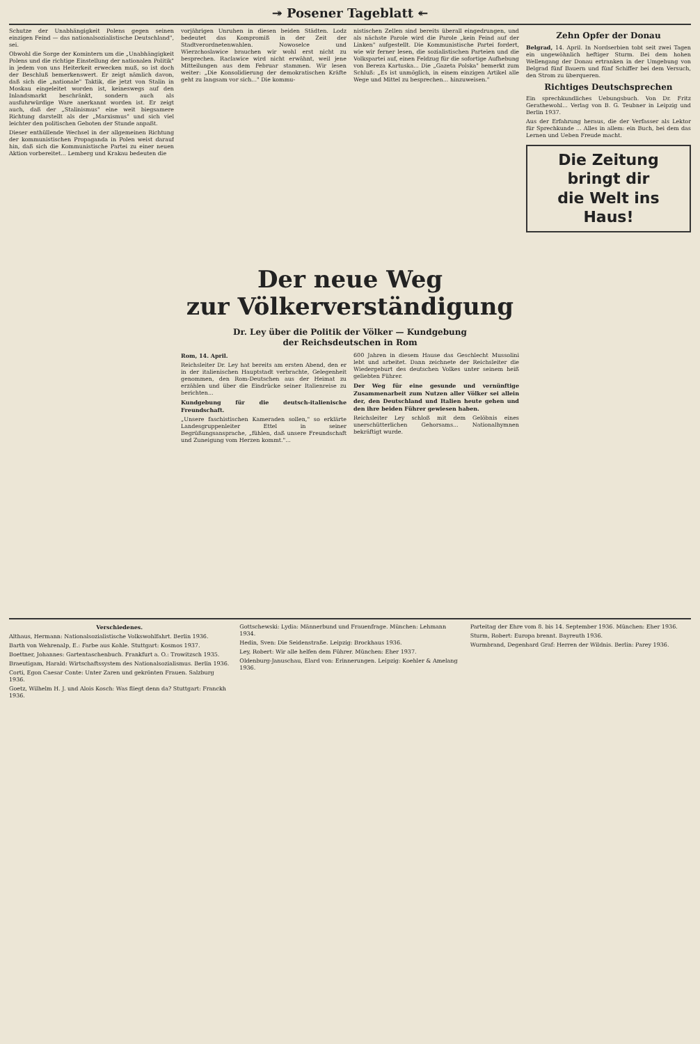↠ Posener Tageblatt ↞
Schutze der Unabhängigkeit Polens gegen seinen einzigen Feind — das nationalsozialistische Deutschland", sei.
Obwohl die Sorge der Komintern um die „Unabhängigkeit Polens und die richtige Einstellung der nationalen Politik" in jedem von uns Heiterkeit erwecken muß, so ist doch der Beschluß bemerkenswert. Er zeigt nämlich davon, daß sich die „nationale" Taktik, die jetzt von Stalin in Moskau eingeleitet worden ist, keineswegs auf den Inlandsmarkt beschränkt, sondern auch als ausfuhrwürdige Ware anerkannt worden ist. Er zeigt auch, daß der „Stalinismus" eine weit biegsamere Richtung darstellt als der „Marxismus" und sich viel leichter den politischen Geboten der Stunde anpaßt.
Dieser enthüllende Wechsel in der allgemeinen Richtung der kommunistischen Propaganda in Polen weist darauf hin, daß sich die Kommunistische Partei zu einer neuen Aktion vorbereitet... Lemberg und Krakau bedeuten die
vorjährigen Unruhen in diesen beiden Städten. Lodz bedeutet das Kompromiß in der Zeit der Stadtverordnetenwahlen. Nowoselce und Wierzchoslawice brauchen wir wohl erst nicht zu besprechen. Raclawice wird nicht erwähnt, weil jene Mitteilungen aus dem Februar stammen. Wir lesen weiter: „Die Konsolidierung der demokratischen Kräfte geht zu langsam vor sich..." Die kommu-
nistischen Zellen sind bereits überall eingedrungen, und als nächste Parole wird die Parole „kein Feind auf der Linken" aufgestellt. Die Kommunistische Partei fordert, wie wir ferner lesen, die sozialistischen Parteien und die Volkspartei auf, einen Feldzug für die sofortige Aufhebung von Bereza Kartuska... Die „Gazeta Polska" bemerkt zum Schluß: „Es ist unmöglich, in einem einzigen Artikel alle Wege und Mittel zu besprechen... hinzuweisen."
Der neue Weg
zur Völkerverständigung
Dr. Ley über die Politik der Völker — Kundgebung
der Reichsdeutschen in Rom
Rom, 14. April.
Reichsleiter Dr. Ley hat bereits am ersten Abend, den er in der italienischen Hauptstadt verbrachte, Gelegenheit genommen, den Rom-Deutschen aus der Heimat zu erzählen und über die Eindrücke seiner Italienreise zu berichten...
Kundgebung für die deutsch-italienische Freundschaft.
„Unsere faschistischen Kameraden sollen," so erklärte Landesgruppenleiter Ettel in seiner Begrüßungsansprache, „fühlen, daß unsere Freundschaft und Zuneigung vom Herzen kommt."...
600 Jahren in diesem Hause das Geschlecht Mussolini lebt und arbeitet. Dann zeichnete der Reichsleiter die Wiedergeburt des deutschen Volkes unter seinem heiß geliebten Führer.
Der Weg für eine gesunde und vernünftige Zusammenarbeit zum Nutzen aller Völker sei allein der, den Deutschland und Italien heute gehen und den ihre beiden Führer gewiesen haben.
Reichsleiter Ley schloß mit dem Gelöbnis eines unerschütterlichen Gehorsams... Nationalhymnen bekräftigt wurde.
Zehn Opfer der Donau
Belgrad, 14. April. In Nordserbien tobt seit zwei Tagen ein ungewöhnlich heftiger Sturm. Bei dem hohen Wellengang der Donau ertranken in der Umgebung von Belgrad fünf Bauern und fünf Schiffer bei dem Versuch, den Strom zu überqueren.
Richtiges Deutschsprechen
Ein sprechkundliches Uebungsbuch. Von Dr. Fritz Gerathewohl... Verlag von B. G. Teubner in Leipzig und Berlin 1937.
Aus der Erfahrung heraus, die der Verfasser als Lektor für Sprechkunde ... Alles in allem: ein Buch, bei dem das Lernen und Ueben Freude macht.
Die Zeitung
bringt dir
die Welt ins Haus!
Verschiedenes.
Althaus, Hermann: Nationalsozialistische Volkswohlfahrt. Berlin 1936.
Barth von Wehrenalp, E.: Farbe aus Kohle. Stuttgart: Kosmos 1937.
Boettner, Johannes: Gartentaschenbuch. Frankfurt a. O.: Trowitzsch 1935.
Braeutigam, Harald: Wirtschaftssystem des Nationalsozialismus. Berlin 1936.
Corti, Egon Caesar Conte: Unter Zaren und gekrönten Frauen. Salzburg 1936.
Goetz, Wilhelm H. J. und Alois Kosch: Was fliegt denn da? Stuttgart: Franckh 1936.
Gottschewski: Lydia: Männerbund und Frauenfrage. München: Lehmann 1934.
Hedin, Sven: Die Seidenstraße. Leipzig: Brockhaus 1936.
Ley, Robert: Wir alle helfen dem Führer. München: Eher 1937.
Oldenburg-Januschau, Elard von: Erinnerungen. Leipzig: Koehler & Amelang 1936.
Parteitag der Ehre vom 8. bis 14. September 1936. München: Eher 1936.
Sturm, Robert: Europa brennt. Bayreuth 1936.
Wurmbrand, Degenhard Graf: Herren der Wildnis. Berlin: Parey 1936.